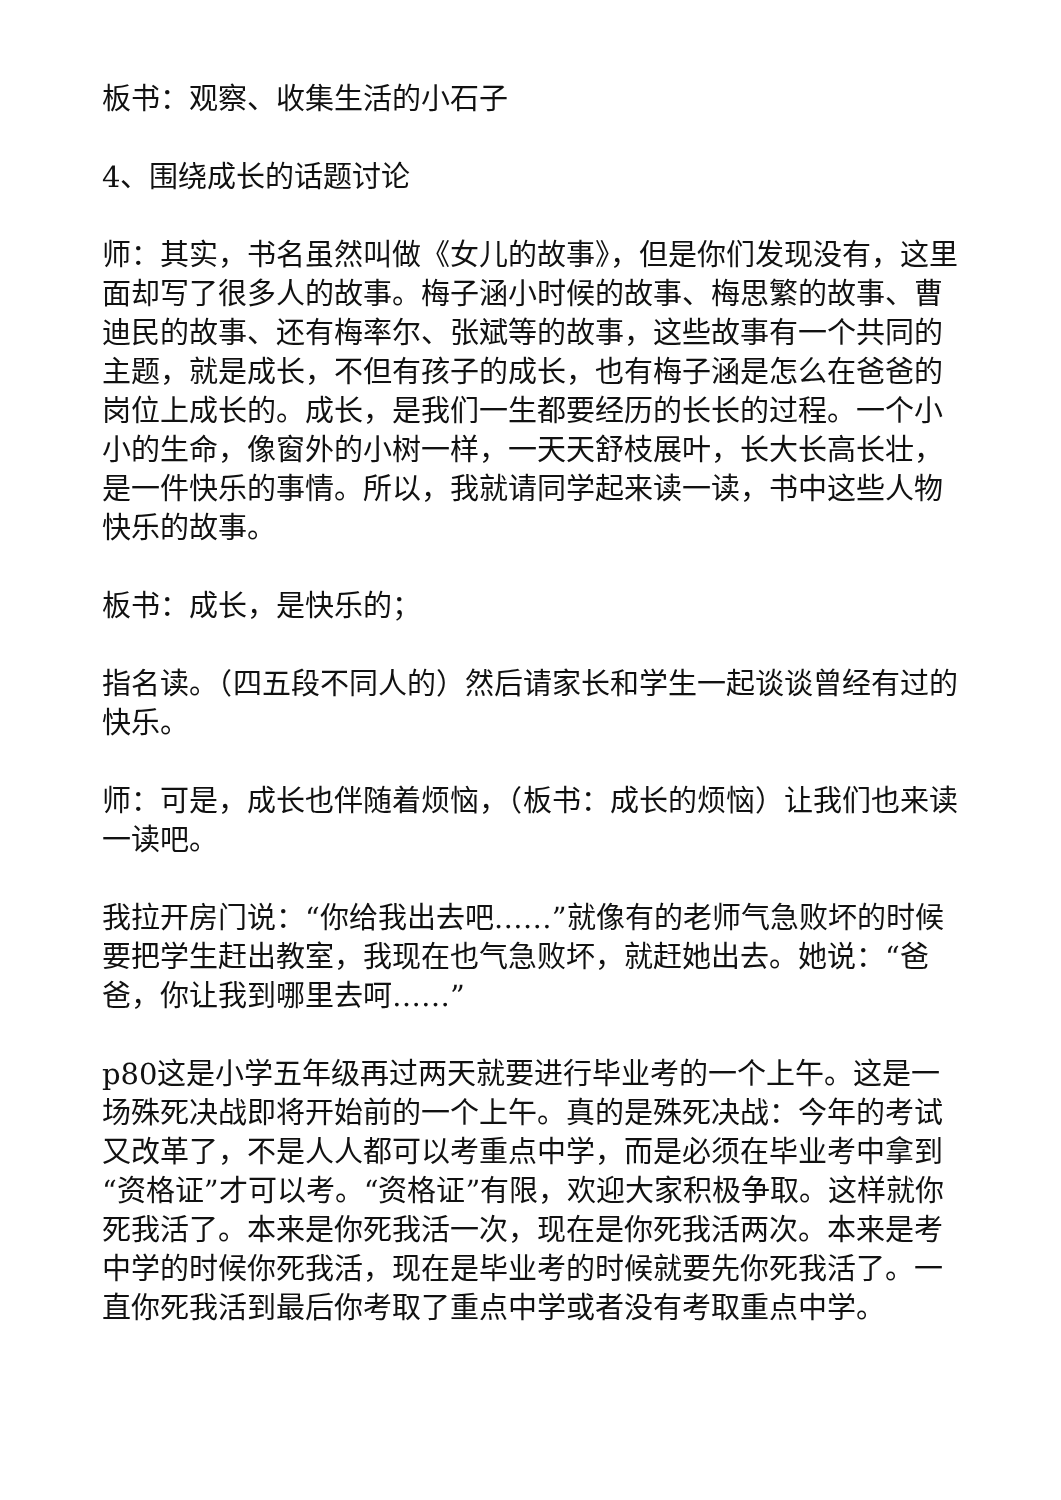板书：观察、收集生活的小石子
4、围绕成长的话题讨论
师：其实，书名虽然叫做《女儿的故事》，但是你们发现没有，这里面却写了很多人的故事。梅子涵小时候的故事、梅思繁的故事、曹迪民的故事、还有梅率尔、张斌等的故事，这些故事有一个共同的主题，就是成长，不但有孩子的成长，也有梅子涵是怎么在爸爸的岗位上成长的。成长，是我们一生都要经历的长长的过程。一个小小的生命，像窗外的小树一样，一天天舒枝展叶，长大长高长壮，是一件快乐的事情。所以，我就请同学起来读一读，书中这些人物快乐的故事。
板书：成长，是快乐的；
指名读。（四五段不同人的）然后请家长和学生一起谈谈曾经有过的快乐。
师：可是，成长也伴随着烦恼，（板书：成长的烦恼）让我们也来读一读吧。
我拉开房门说：“你给我出去吧……”就像有的老师气急败坏的时候要把学生赶出教室，我现在也气急败坏，就赶她出去。她说：“爸爸，你让我到哪里去呵……”
p80这是小学五年级再过两天就要进行毕业考的一个上午。这是一场殊死决战即将开始前的一个上午。真的是殊死决战：今年的考试又改革了，不是人人都可以考重点中学，而是必须在毕业考中拿到“资格证”才可以考。“资格证”有限，欢迎大家积极争取。这样就你死我活了。本来是你死我活一次，现在是你死我活两次。本来是考中学的时候你死我活，现在是毕业考的时候就要先你死我活了。一直你死我活到最后你考取了重点中学或者没有考取重点中学。